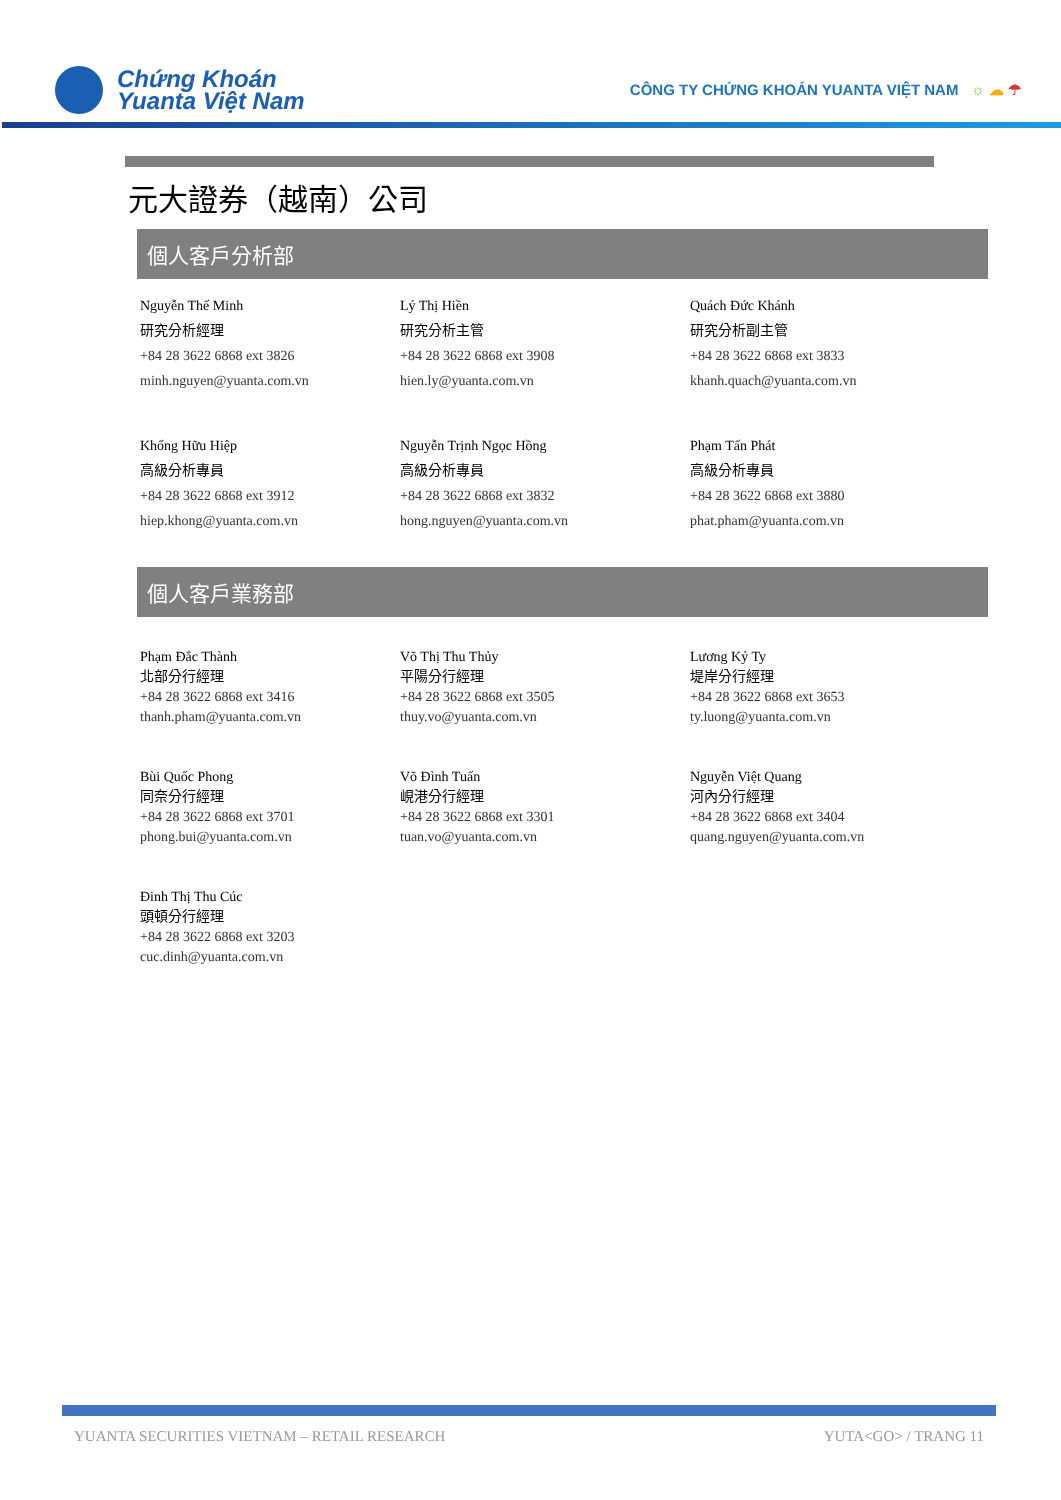Chứng Khoán
Yuanta Việt Nam
CÔNG TY CHỨNG KHOÁN YUANTA VIỆT NAM ☼ ☁ ☂
元大證券（越南）公司
個人客戶分析部
Nguyễn Thế Minh
研究分析經理
+84 28 3622 6868 ext 3826
minh.nguyen@yuanta.com.vn
Lý Thị Hiền
研究分析主管
+84 28 3622 6868 ext 3908
hien.ly@yuanta.com.vn
Quách Đức Khánh
研究分析副主管
+84 28 3622 6868 ext 3833
khanh.quach@yuanta.com.vn
Khổng Hữu Hiệp
高級分析專員
+84 28 3622 6868 ext 3912
hiep.khong@yuanta.com.vn
Nguyễn Trịnh Ngọc Hồng
高級分析專員
+84 28 3622 6868 ext 3832
hong.nguyen@yuanta.com.vn
Phạm Tấn Phát
高級分析專員
+84 28 3622 6868 ext 3880
phat.pham@yuanta.com.vn
個人客戶業務部
Phạm Đắc Thành
北部分行經理
+84 28 3622 6868 ext 3416
thanh.pham@yuanta.com.vn
Võ Thị Thu Thủy
平陽分行經理
+84 28 3622 6868 ext 3505
thuy.vo@yuanta.com.vn
Lương Kỷ Ty
堤岸分行經理
+84 28 3622 6868 ext 3653
ty.luong@yuanta.com.vn
Bùi Quốc Phong
同奈分行經理
+84 28 3622 6868 ext 3701
phong.bui@yuanta.com.vn
Võ Đình Tuấn
峴港分行經理
+84 28 3622 6868 ext 3301
tuan.vo@yuanta.com.vn
Nguyễn Việt Quang
河內分行經理
+84 28 3622 6868 ext 3404
quang.nguyen@yuanta.com.vn
Đinh Thị Thu Cúc
頭頓分行經理
+84 28 3622 6868 ext 3203
cuc.dinh@yuanta.com.vn
YUANTA SECURITIES VIETNAM – RETAIL RESEARCH YUTA<GO> / TRANG 11